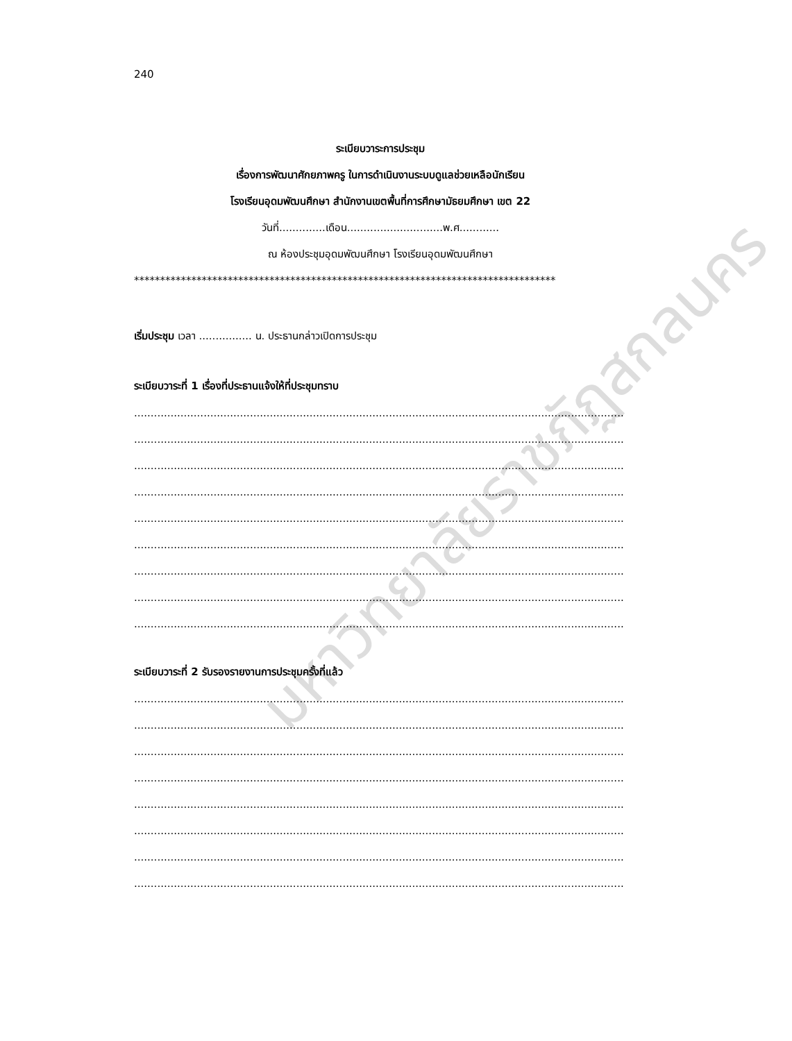240
มหาวิทยาลัยราชภัฏสกลนคร
ระเบียบวาระการประชุม
เรื่องการพัฒนาศักยภาพครู ในการดำเนินงานระบบดูแลช่วยเหลือนักเรียน
โรงเรียนอุดมพัฒนศึกษา สำนักงานเขตพื้นที่การศึกษามัธยมศึกษา เขต 22
วันที่..............เดือน.............................พ.ศ............
ณ ห้องประชุมอุดมพัฒนศึกษา โรงเรียนอุดมพัฒนศึกษา
*********************************************************************************
เริ่มประชุม เวลา ................ น. ประธานกล่าวเปิดการประชุม
ระเบียบวาระที่ 1 เรื่องที่ประธานแจ้งให้ที่ประชุมทราบ
....................................................................................................................................................
....................................................................................................................................................
....................................................................................................................................................
....................................................................................................................................................
....................................................................................................................................................
....................................................................................................................................................
....................................................................................................................................................
....................................................................................................................................................
....................................................................................................................................................
ระเบียบวาระที่ 2 รับรองรายงานการประชุมครั้งที่แล้ว
....................................................................................................................................................
....................................................................................................................................................
....................................................................................................................................................
....................................................................................................................................................
....................................................................................................................................................
....................................................................................................................................................
....................................................................................................................................................
....................................................................................................................................................